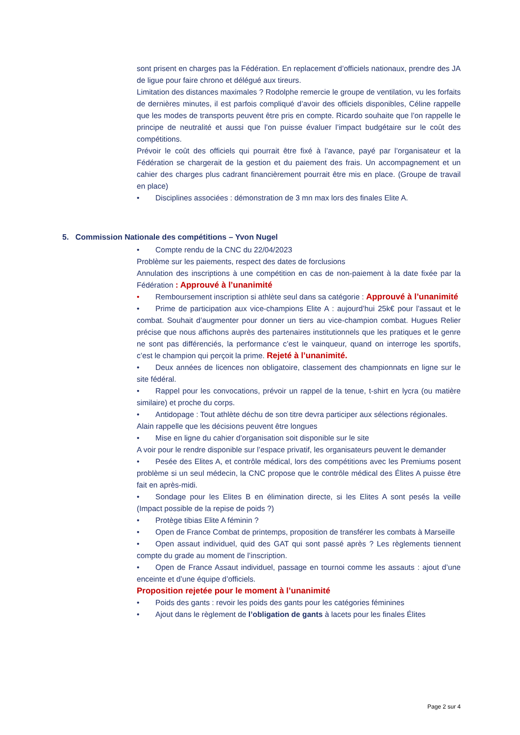sont prisent en charges pas la Fédération. En replacement d’officiels nationaux, prendre des JA de ligue pour faire chrono et délégué aux tireurs.
Limitation des distances maximales ? Rodolphe remercie le groupe de ventilation, vu les forfaits de dernières minutes, il est parfois compliqué d’avoir des officiels disponibles, Céline rappelle que les modes de transports peuvent être pris en compte. Ricardo souhaite que l’on rappelle le principe de neutralité et aussi que l’on puisse évaluer l’impact budgétaire sur le coût des compétitions.
Prévoir le coût des officiels qui pourrait être fixé à l’avance, payé par l’organisateur et la Fédération se chargerait de la gestion et du paiement des frais. Un accompagnement et un cahier des charges plus cadrant financièrement pourrait être mis en place. (Groupe de travail en place)
• Disciplines associées : démonstration de 3 mn max lors des finales Elite A.
5. Commission Nationale des compétitions – Yvon Nugel
• Compte rendu de la CNC du 22/04/2023
Problème sur les paiements, respect des dates de forclusions
Annulation des inscriptions à une compétition en cas de non-paiement à la date fixée par la Fédération : Approuvé à l’unanimité
• Remboursement inscription si athlète seul dans sa catégorie : Approuvé à l’unanimité
• Prime de participation aux vice-champions Elite A : aujourd’hui 25k€ pour l’assaut et le combat. Souhait d’augmenter pour donner un tiers au vice-champion combat. Hugues Relier précise que nous affichons auprès des partenaires institutionnels que les pratiques et le genre ne sont pas différenciés, la performance c’est le vainqueur, quand on interroge les sportifs, c’est le champion qui perçoit la prime. Rejeté à l’unanimité.
• Deux années de licences non obligatoire, classement des championnats en ligne sur le site fédéral.
• Rappel pour les convocations, prévoir un rappel de la tenue, t-shirt en lycra (ou matière similaire) et proche du corps.
• Antidopage : Tout athlète déchu de son titre devra participer aux sélections régionales.
Alain rappelle que les décisions peuvent être longues
• Mise en ligne du cahier d’organisation soit disponible sur le site
A voir pour le rendre disponible sur l’espace privatif, les organisateurs peuvent le demander
• Pesée des Elites A, et contrôle médical, lors des compétitions avec les Premiums posent problème si un seul médecin, la CNC propose que le contrôle médical des Élites A puisse être fait en après-midi.
• Sondage pour les Elites B en élimination directe, si les Elites A sont pesés la veille (Impact possible de la repise de poids ?)
• Protège tibias Elite A féminin ?
• Open de France Combat de printemps, proposition de transférer les combats à Marseille
• Open assaut individuel, quid des GAT qui sont passé après ? Les règlements tiennent compte du grade au moment de l’inscription.
• Open de France Assaut individuel, passage en tournoi comme les assauts : ajout d’une enceinte et d’une équipe d’officiels.
Proposition rejetée pour le moment à l’unanimité
• Poids des gants : revoir les poids des gants pour les catégories féminines
• Ajout dans le règlement de l’obligation de gants à lacets pour les finales Élites
Page 2 sur 4